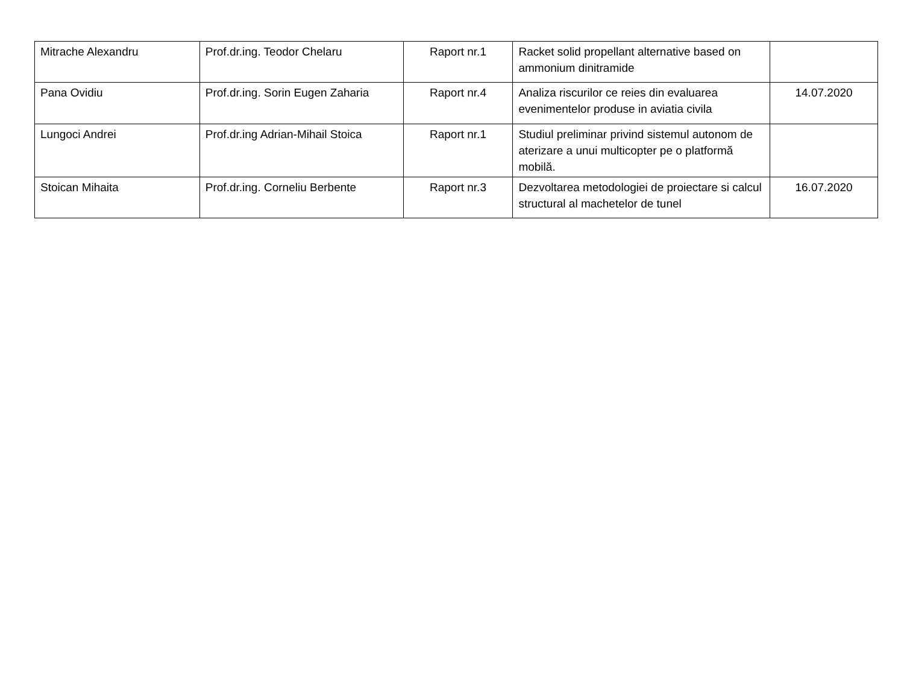| Mitrache Alexandru | Prof.dr.ing. Teodor Chelaru | Raport nr.1 | Racket solid propellant alternative based on ammonium dinitramide | |
| Pana Ovidiu | Prof.dr.ing. Sorin Eugen Zaharia | Raport nr.4 | Analiza riscurilor ce reies din evaluarea evenimentelor produse in aviatia civila | 14.07.2020 |
| Lungoci Andrei | Prof.dr.ing Adrian-Mihail Stoica | Raport nr.1 | Studiul preliminar privind sistemul autonom de aterizare a unui multicopter pe o platformă mobilă. | |
| Stoican Mihaita | Prof.dr.ing. Corneliu Berbente | Raport nr.3 | Dezvoltarea metodologiei de proiectare si calcul structural al machetelor de tunel | 16.07.2020 |